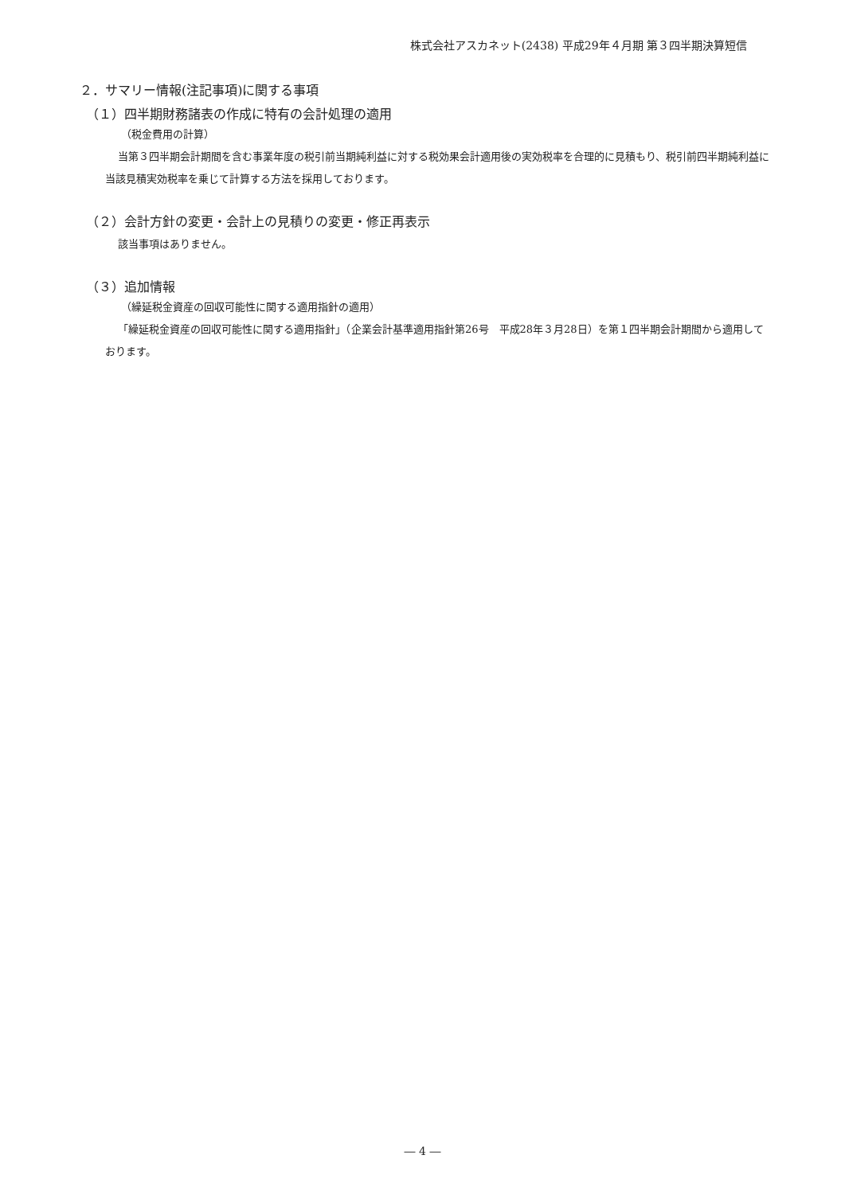株式会社アスカネット(2438) 平成29年４月期 第３四半期決算短信
２．サマリー情報(注記事項)に関する事項
（１）四半期財務諸表の作成に特有の会計処理の適用
（税金費用の計算）
当第３四半期会計期間を含む事業年度の税引前当期純利益に対する税効果会計適用後の実効税率を合理的に見積もり、税引前四半期純利益に当該見積実効税率を乗じて計算する方法を採用しております。
（２）会計方針の変更・会計上の見積りの変更・修正再表示
該当事項はありません。
（３）追加情報
（繰延税金資産の回収可能性に関する適用指針の適用）
「繰延税金資産の回収可能性に関する適用指針」（企業会計基準適用指針第26号　平成28年３月28日）を第１四半期会計期間から適用しております。
― 4 ―